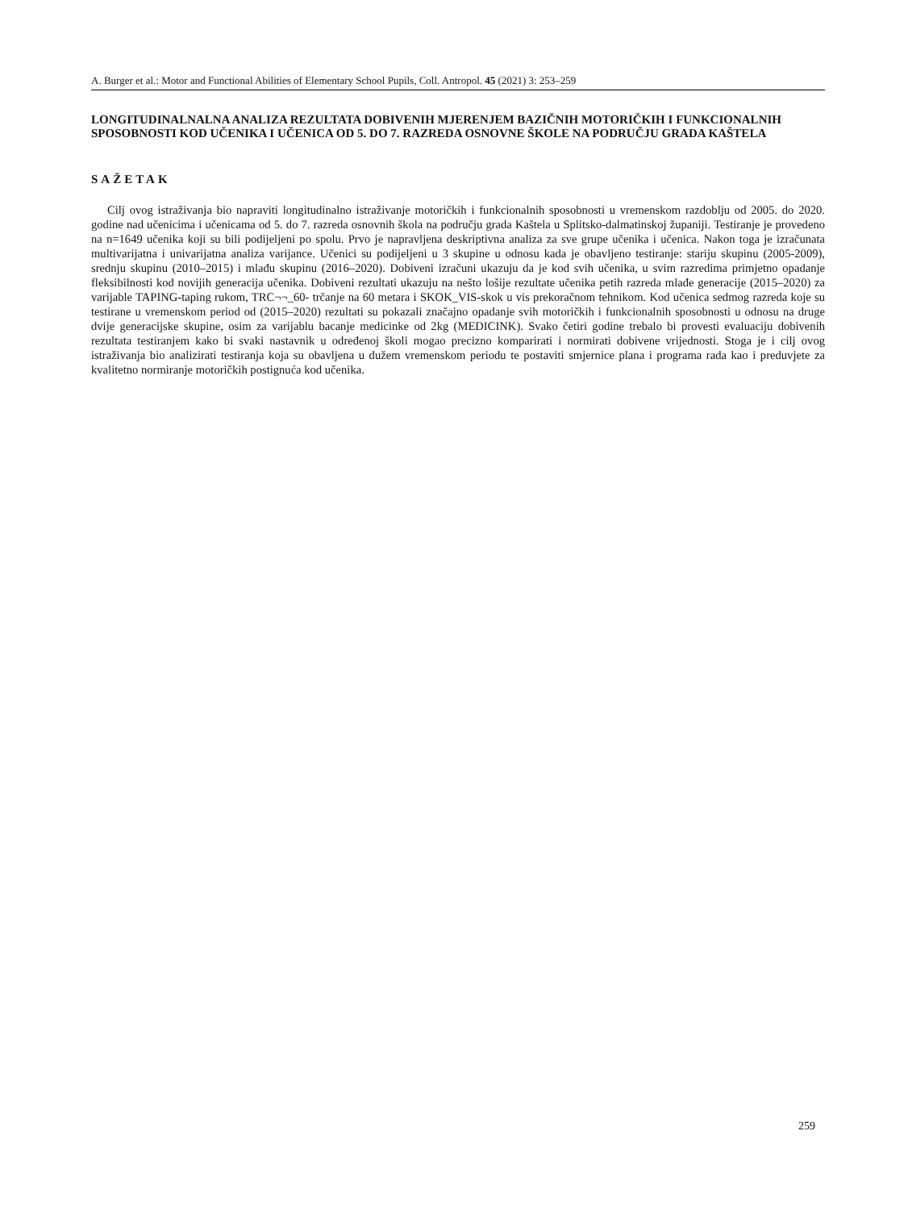A. Burger et al.: Motor and Functional Abilities of Elementary School Pupils, Coll. Antropol. 45 (2021) 3: 253–259
LONGITUDINALNALNA ANALIZA REZULTATA DOBIVENIH MJERENJEM BAZIČNIH MOTORIČKIH I FUNKCIONALNIH SPOSOBNOSTI KOD UČENIKA I UČENICA OD 5. DO 7. RAZREDA OSNOVNE ŠKOLE NA PODRUČJU GRADA KAŠTELA
SAŽETAK
Cilj ovog istraživanja bio napraviti longitudinalno istraživanje motoričkih i funkcionalnih sposobnosti u vremenskom razdoblju od 2005. do 2020. godine nad učenicima i učenicama od 5. do 7. razreda osnovnih škola na području grada Kaštela u Splitsko-dalmatinskoj županiji. Testiranje je provedeno na n=1649 učenika koji su bili podijeljeni po spolu. Prvo je napravljena deskriptivna analiza za sve grupe učenika i učenica. Nakon toga je izračunata multivarijatna i univarijatna analiza varijance. Učenici su podijeljeni u 3 skupine u odnosu kada je obavljeno testiranje: stariju skupinu (2005-2009), srednju skupinu (2010–2015) i mlađu skupinu (2016–2020). Dobiveni izračuni ukazuju da je kod svih učenika, u svim razredima primjetno opadanje fleksibilnosti kod novijih generacija učenika. Dobiveni rezultati ukazuju na nešto lošije rezultate učenika petih razreda mlađe generacije (2015–2020) za varijable TAPING-taping rukom, TRC¬¬_60- trčanje na 60 metara i SKOK_VIS-skok u vis prekoračnom tehnikom. Kod učenica sedmog razreda koje su testirane u vremenskom period od (2015–2020) rezultati su pokazali značajno opadanje svih motoričkih i funkcionalnih sposobnosti u odnosu na druge dvije generacijske skupine, osim za varijablu bacanje medicinke od 2kg (MEDICINK). Svako četiri godine trebalo bi provesti evaluaciju dobivenih rezultata testiranjem kako bi svaki nastavnik u određenoj školi mogao precizno komparirati i normirati dobivene vrijednosti. Stoga je i cilj ovog istraživanja bio analizirati testiranja koja su obavljena u dužem vremenskom periodu te postaviti smjernice plana i programa rada kao i preduvjete za kvalitetno normiranje motoričkih postignuća kod učenika.
259